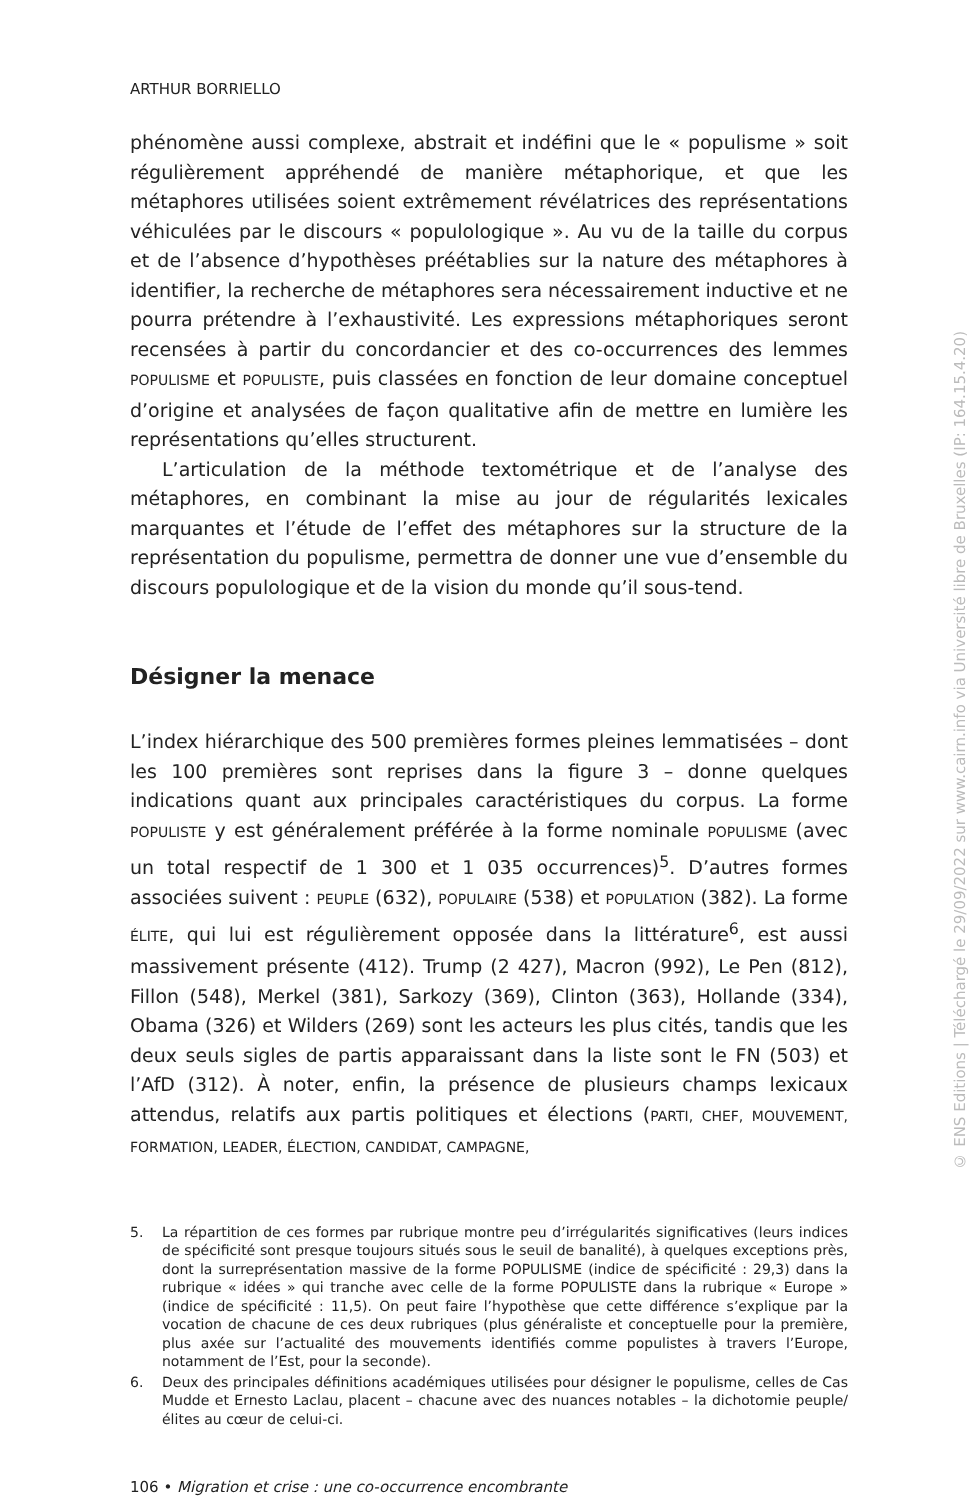ARTHUR BORRIELLO
phénomène aussi complexe, abstrait et indéfini que le « populisme » soit régulièrement appréhendé de manière métaphorique, et que les métaphores utilisées soient extrêmement révélatrices des représentations véhiculées par le discours « populologique ». Au vu de la taille du corpus et de l’absence d’hypothèses préétablies sur la nature des métaphores à identifier, la recherche de métaphores sera nécessairement inductive et ne pourra prétendre à l’exhaustivité. Les expressions métaphoriques seront recensées à partir du concordancier et des co-occurrences des lemmes POPULISME et POPULISTE, puis classées en fonction de leur domaine conceptuel d’origine et analysées de façon qualitative afin de mettre en lumière les représentations qu’elles structurent.
L’articulation de la méthode textométrique et de l’analyse des métaphores, en combinant la mise au jour de régularités lexicales marquantes et l’étude de l’effet des métaphores sur la structure de la représentation du populisme, permettra de donner une vue d’ensemble du discours populologique et de la vision du monde qu’il sous-tend.
Désigner la menace
L’index hiérarchique des 500 premières formes pleines lemmatisées – dont les 100 premières sont reprises dans la figure 3 – donne quelques indications quant aux principales caractéristiques du corpus. La forme POPULISTE y est généralement préférée à la forme nominale POPULISME (avec un total respectif de 1 300 et 1 035 occurrences)<sup>5</sup>. D’autres formes associées suivent : PEUPLE (632), POPULAIRE (538) et POPULATION (382). La forme ÉLITE, qui lui est régulièrement opposée dans la littérature<sup>6</sup>, est aussi massivement présente (412). Trump (2 427), Macron (992), Le Pen (812), Fillon (548), Merkel (381), Sarkozy (369), Clinton (363), Hollande (334), Obama (326) et Wilders (269) sont les acteurs les plus cités, tandis que les deux seuls sigles de partis apparaissant dans la liste sont le FN (503) et l’AfD (312). À noter, enfin, la présence de plusieurs champs lexicaux attendus, relatifs aux partis politiques et élections (PARTI, CHEF, MOUVEMENT, FORMATION, LEADER, ÉLECTION, CANDIDAT, CAMPAGNE,
5. La répartition de ces formes par rubrique montre peu d’irrégularités significatives (leurs indices de spécificité sont presque toujours situés sous le seuil de banalité), à quelques exceptions près, dont la surreprésentation massive de la forme POPULISME (indice de spécificité : 29,3) dans la rubrique « idées » qui tranche avec celle de la forme POPULISTE dans la rubrique « Europe » (indice de spécificité : 11,5). On peut faire l’hypothèse que cette différence s’explique par la vocation de chacune de ces deux rubriques (plus généraliste et conceptuelle pour la première, plus axée sur l’actualité des mouvements identifiés comme populistes à travers l’Europe, notamment de l’Est, pour la seconde).
6. Deux des principales définitions académiques utilisées pour désigner le populisme, celles de Cas Mudde et Ernesto Laclau, placent – chacune avec des nuances notables – la dichotomie peuple/élites au cœur de celui-ci.
106 • Migration et crise : une co-occurrence encombrante
© ENS Editions | Téléchargé le 29/09/2022 sur www.cairn.info via Université libre de Bruxelles (IP: 164.15.4.20)